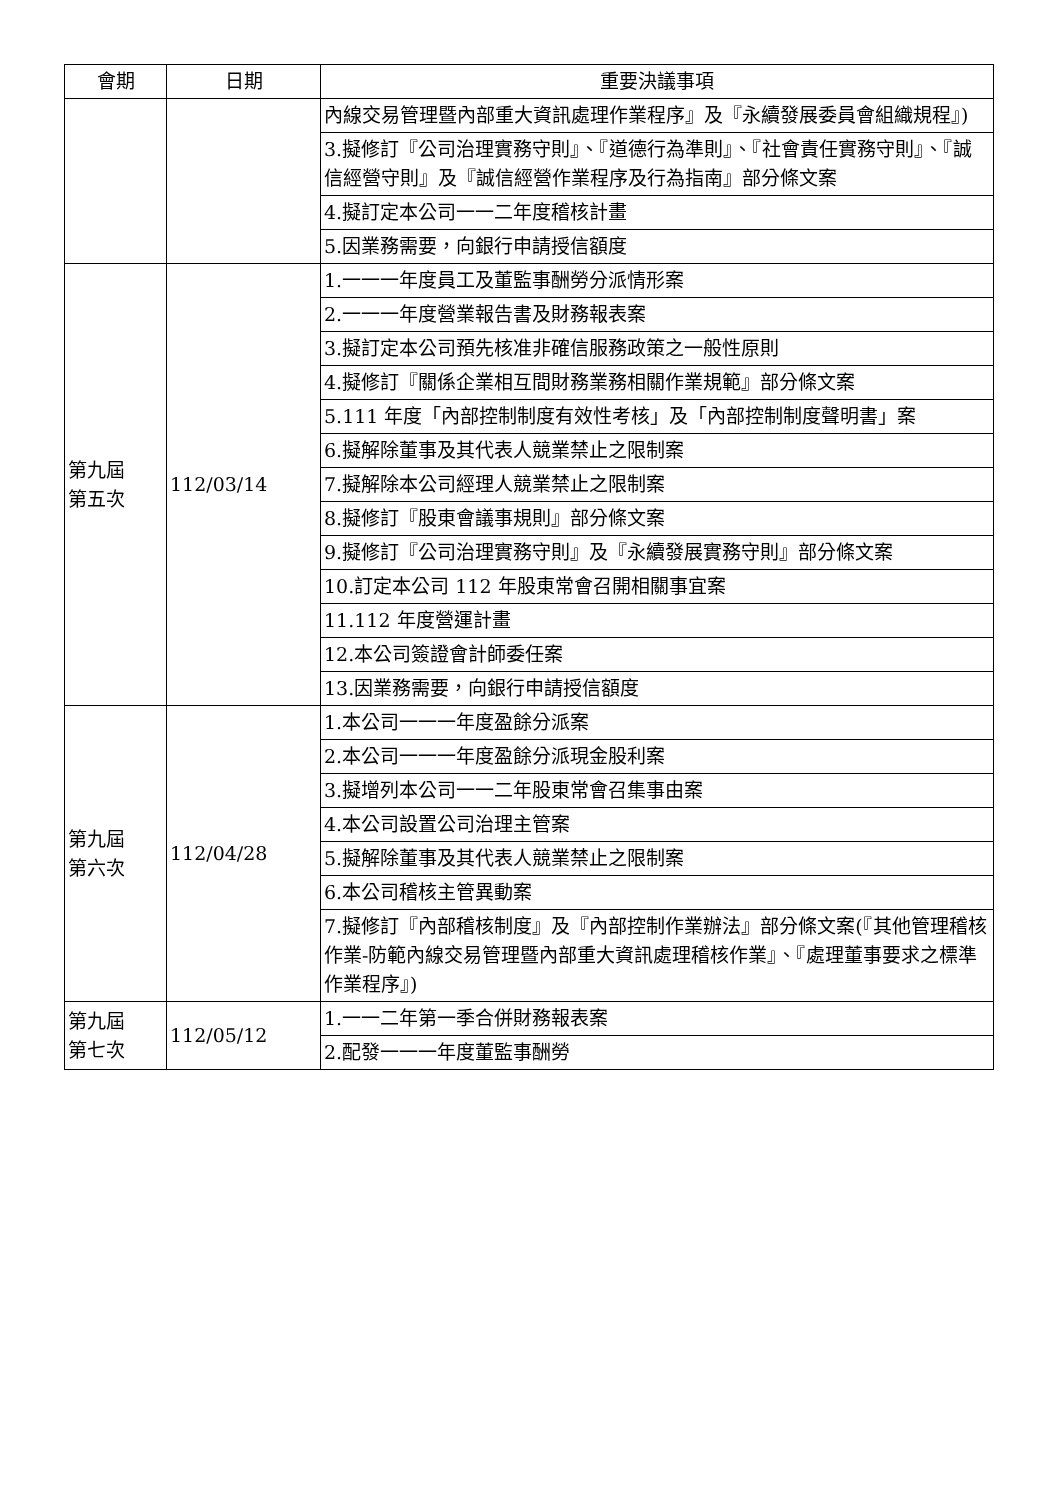| 會期 | 日期 | 重要決議事項 |
| --- | --- | --- |
| | | 內線交易管理暨內部重大資訊處理作業程序』及『永續發展委員會組織規程』) |
| | | 3.擬修訂『公司治理實務守則』、『道德行為準則』、『社會責任實務守則』、『誠信經營守則』及『誠信經營作業程序及行為指南』部分條文案 |
| | | 4.擬訂定本公司一一二年度稽核計畫 |
| | | 5.因業務需要，向銀行申請授信額度 |
| 第九屆 第五次 | 112/03/14 | 1.一一一年度員工及董監事酬勞分派情形案 |
| | | 2.一一一年度營業報告書及財務報表案 |
| | | 3.擬訂定本公司預先核准非確信服務政策之一般性原則 |
| | | 4.擬修訂『關係企業相互間財務業務相關作業規範』部分條文案 |
| | | 5.111 年度「內部控制制度有效性考核」及「內部控制制度聲明書」案 |
| | | 6.擬解除董事及其代表人競業禁止之限制案 |
| | | 7.擬解除本公司經理人競業禁止之限制案 |
| | | 8.擬修訂『股東會議事規則』部分條文案 |
| | | 9.擬修訂『公司治理實務守則』及『永續發展實務守則』部分條文案 |
| | | 10.訂定本公司 112 年股東常會召開相關事宜案 |
| | | 11.112 年度營運計畫 |
| | | 12.本公司簽證會計師委任案 |
| | | 13.因業務需要，向銀行申請授信額度 |
| 第九屆 第六次 | 112/04/28 | 1.本公司一一一年度盈餘分派案 |
| | | 2.本公司一一一年度盈餘分派現金股利案 |
| | | 3.擬增列本公司一一二年股東常會召集事由案 |
| | | 4.本公司設置公司治理主管案 |
| | | 5.擬解除董事及其代表人競業禁止之限制案 |
| | | 6.本公司稽核主管異動案 |
| | | 7.擬修訂『內部稽核制度』及『內部控制作業辦法』部分條文案(『其他管理稽核作業-防範內線交易管理暨內部重大資訊處理稽核作業』、『處理董事要求之標準作業程序』) |
| 第九屆 第七次 | 112/05/12 | 1.一一二年第一季合併財務報表案 |
| | | 2.配發一一一年度董監事酬勞 |